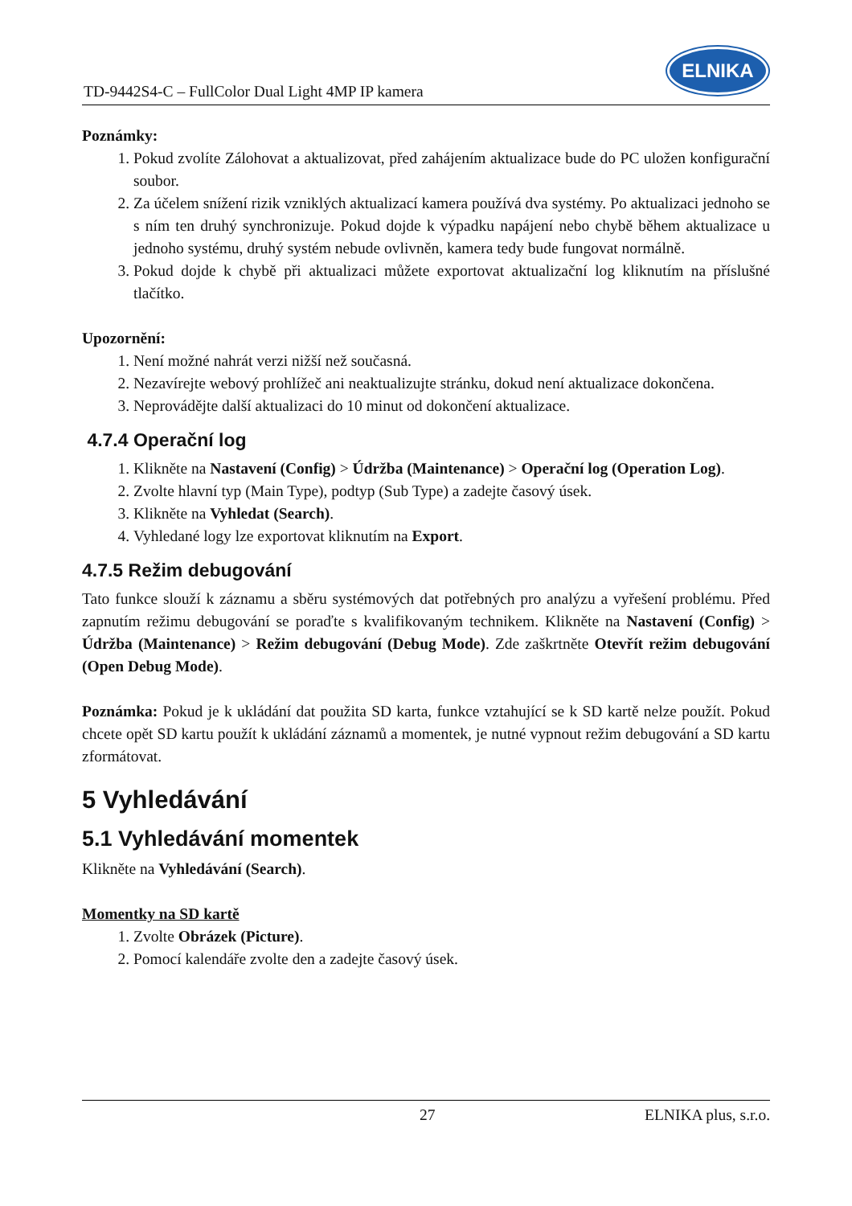TD-9442S4-C – FullColor Dual Light 4MP IP kamera
ELNIKA
Poznámky:
1. Pokud zvolíte Zálohovat a aktualizovat, před zahájením aktualizace bude do PC uložen konfigurační soubor.
2. Za účelem snížení rizik vzniklých aktualizací kamera používá dva systémy. Po aktualizaci jednoho se s ním ten druhý synchronizuje. Pokud dojde k výpadku napájení nebo chybě během aktualizace u jednoho systému, druhý systém nebude ovlivněn, kamera tedy bude fungovat normálně.
3. Pokud dojde k chybě při aktualizaci můžete exportovat aktualizační log kliknutím na příslušné tlačítko.
Upozornění:
1. Není možné nahrát verzi nižší než současná.
2. Nezavírejte webový prohlížeč ani neaktualizujte stránku, dokud není aktualizace dokončena.
3. Neprovádějte další aktualizaci do 10 minut od dokončení aktualizace.
4.7.4 Operační log
1. Klikněte na Nastavení (Config) > Údržba (Maintenance) > Operační log (Operation Log).
2. Zvolte hlavní typ (Main Type), podtyp (Sub Type) a zadejte časový úsek.
3. Klikněte na Vyhledat (Search).
4. Vyhledané logy lze exportovat kliknutím na Export.
4.7.5 Režim debugování
Tato funkce slouží k záznamu a sběru systémových dat potřebných pro analýzu a vyřešení problému. Před zapnutím režimu debugování se poraďte s kvalifikovaným technikem. Klikněte na Nastavení (Config) > Údržba (Maintenance) > Režim debugování (Debug Mode). Zde zaškrtněte Otevřít režim debugování (Open Debug Mode).
Poznámka: Pokud je k ukládání dat použita SD karta, funkce vztahující se k SD kartě nelze použít. Pokud chcete opět SD kartu použít k ukládání záznamů a momentek, je nutné vypnout režim debugování a SD kartu zformátovat.
5 Vyhledávání
5.1 Vyhledávání momentek
Klikněte na Vyhledávání (Search).
Momentky na SD kartě
1. Zvolte Obrázek (Picture).
2. Pomocí kalendáře zvolte den a zadejte časový úsek.
27 ELNIKA plus, s.r.o.